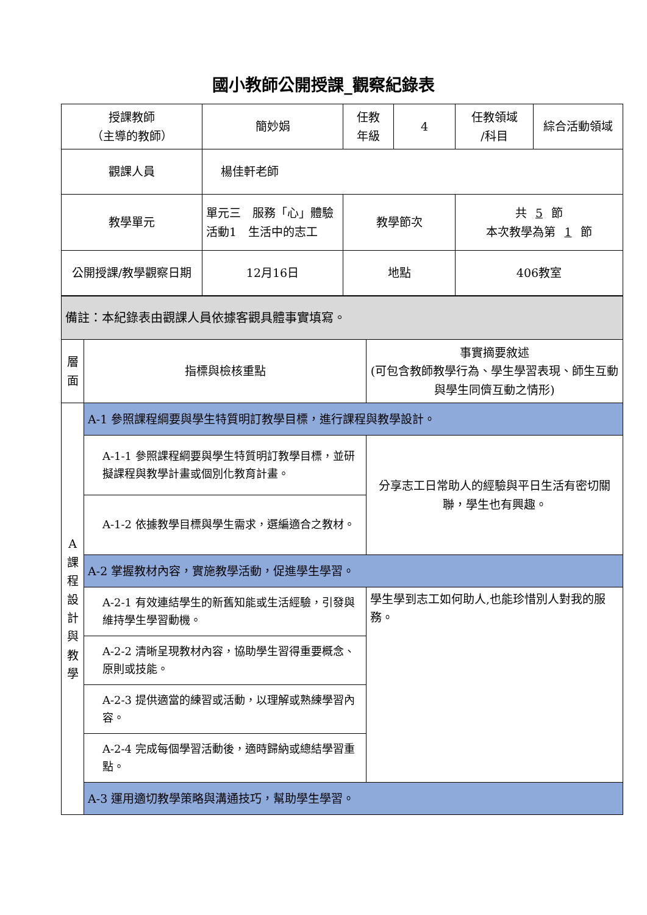國小教師公開授課_觀察紀錄表
| 授課教師 （主導的教師） | 簡妙娟 | 任教 年級 | 4 | 任教領域 /科目 | 綜合活動領域 |
| 觀課人員 | 楊佳軒老師 | | | | |
| 教學單元 | 單元三 服務「心」體驗 活動1 生活中的志工 | 教學節次 | | 共 5 節 本次教學為第 1 節 | |
| 公開授課/教學觀察日期 | 12月16日 | 地點 | | 406教室 | |
| 備註：本紀錄表由觀課人員依據客觀具體事實填寫。 | | |
| 層面 | 指標與檢核重點 | 事實摘要敘述 (可包含教師教學行為、學生學習表現、師生互動與學生同儕互動之情形) |
| A課程設計與教學 | A-1 參照課程綱要與學生特質明訂教學目標，進行課程與教學設計。 | |
| | A-1-1 參照課程綱要與學生特質明訂教學目標，並研擬課程與教學計畫或個別化教育計畫。 | 分享志工日常助人的經驗與平日生活有密切關聯，學生也有興趣。 |
| | A-1-2 依據教學目標與學生需求，選編適合之教材。 | |
| | A-2 掌握教材內容，實施教學活動，促進學生學習。 | |
| | A-2-1 有效連結學生的新舊知能或生活經驗，引發與維持學生學習動機。 | 學生學到志工如何助人,也能珍惜別人對我的服務。 |
| | A-2-2 清晰呈現教材內容，協助學生習得重要概念、原則或技能。 | |
| | A-2-3 提供適當的練習或活動，以理解或熟練學習內容。 | |
| | A-2-4 完成每個學習活動後，適時歸納或總結學習重點。 | |
| | A-3 運用適切教學策略與溝通技巧，幫助學生學習。 | |